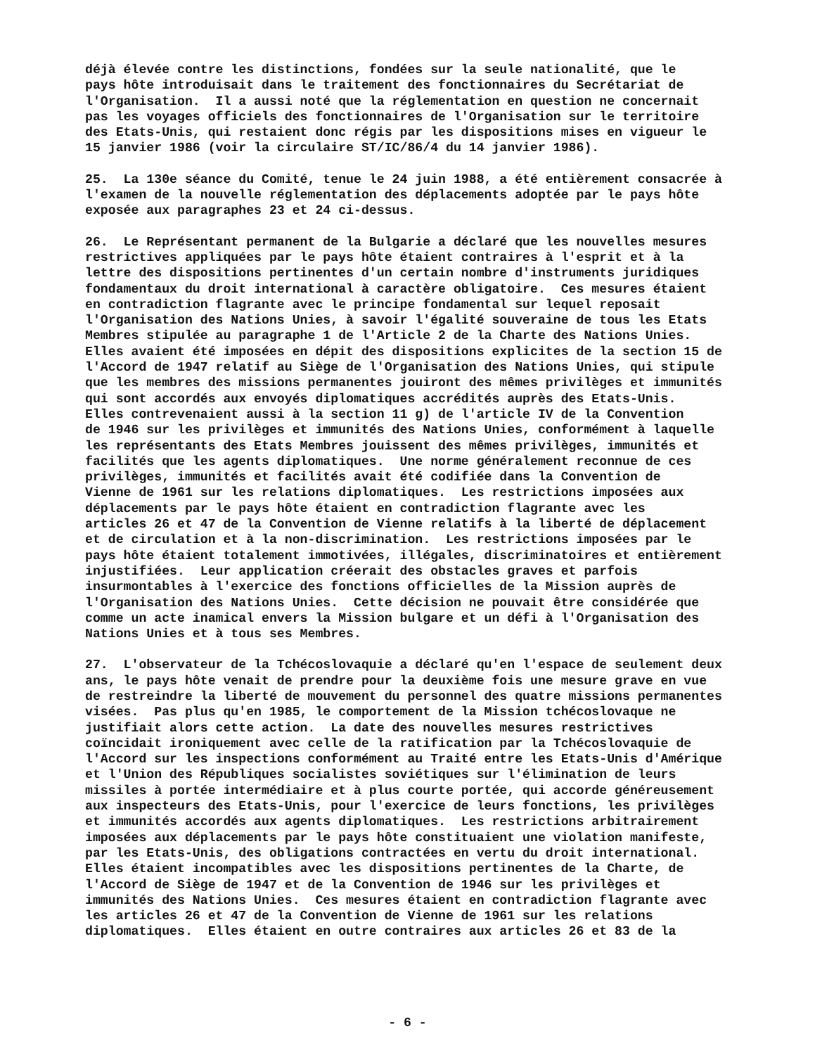déjà élevée contre les distinctions, fondées sur la seule nationalité, que le pays hôte introduisait dans le traitement des fonctionnaires du Secrétariat de l'Organisation. Il a aussi noté que la réglementation en question ne concernait pas les voyages officiels des fonctionnaires de l'Organisation sur le territoire des Etats-Unis, qui restaient donc régis par les dispositions mises en vigueur le 15 janvier 1986 (voir la circulaire ST/IC/86/4 du 14 janvier 1986).
25. La 130e séance du Comité, tenue le 24 juin 1988, a été entièrement consacrée à l'examen de la nouvelle réglementation des déplacements adoptée par le pays hôte exposée aux paragraphes 23 et 24 ci-dessus.
26. Le Représentant permanent de la Bulgarie a déclaré que les nouvelles mesures restrictives appliquées par le pays hôte étaient contraires à l'esprit et à la lettre des dispositions pertinentes d'un certain nombre d'instruments juridiques fondamentaux du droit international à caractère obligatoire. Ces mesures étaient en contradiction flagrante avec le principe fondamental sur lequel reposait l'Organisation des Nations Unies, à savoir l'égalité souveraine de tous les Etats Membres stipulée au paragraphe 1 de l'Article 2 de la Charte des Nations Unies. Elles avaient été imposées en dépit des dispositions explicites de la section 15 de l'Accord de 1947 relatif au Siège de l'Organisation des Nations Unies, qui stipule que les membres des missions permanentes jouiront des mêmes privilèges et immunités qui sont accordés aux envoyés diplomatiques accrédités auprès des Etats-Unis. Elles contrevenaient aussi à la section 11 g) de l'article IV de la Convention de 1946 sur les privilèges et immunités des Nations Unies, conformément à laquelle les représentants des Etats Membres jouissent des mêmes privilèges, immunités et facilités que les agents diplomatiques. Une norme généralement reconnue de ces privilèges, immunités et facilités avait été codifiée dans la Convention de Vienne de 1961 sur les relations diplomatiques. Les restrictions imposées aux déplacements par le pays hôte étaient en contradiction flagrante avec les articles 26 et 47 de la Convention de Vienne relatifs à la liberté de déplacement et de circulation et à la non-discrimination. Les restrictions imposées par le pays hôte étaient totalement immotivées, illégales, discriminatoires et entièrement injustifiées. Leur application créerait des obstacles graves et parfois insurmontables à l'exercice des fonctions officielles de la Mission auprès de l'Organisation des Nations Unies. Cette décision ne pouvait être considérée que comme un acte inamical envers la Mission bulgare et un défi à l'Organisation des Nations Unies et à tous ses Membres.
27. L'observateur de la Tchécoslovaquie a déclaré qu'en l'espace de seulement deux ans, le pays hôte venait de prendre pour la deuxième fois une mesure grave en vue de restreindre la liberté de mouvement du personnel des quatre missions permanentes visées. Pas plus qu'en 1985, le comportement de la Mission tchécoslovaque ne justifiait alors cette action. La date des nouvelles mesures restrictives coïncidait ironiquement avec celle de la ratification par la Tchécoslovaquie de l'Accord sur les inspections conformément au Traité entre les Etats-Unis d'Amérique et l'Union des Républiques socialistes soviétiques sur l'élimination de leurs missiles à portée intermédiaire et à plus courte portée, qui accorde généreusement aux inspecteurs des Etats-Unis, pour l'exercice de leurs fonctions, les privilèges et immunités accordés aux agents diplomatiques. Les restrictions arbitrairement imposées aux déplacements par le pays hôte constituaient une violation manifeste, par les Etats-Unis, des obligations contractées en vertu du droit international. Elles étaient incompatibles avec les dispositions pertinentes de la Charte, de l'Accord de Siège de 1947 et de la Convention de 1946 sur les privilèges et immunités des Nations Unies. Ces mesures étaient en contradiction flagrante avec les articles 26 et 47 de la Convention de Vienne de 1961 sur les relations diplomatiques. Elles étaient en outre contraires aux articles 26 et 83 de la
- 6 -